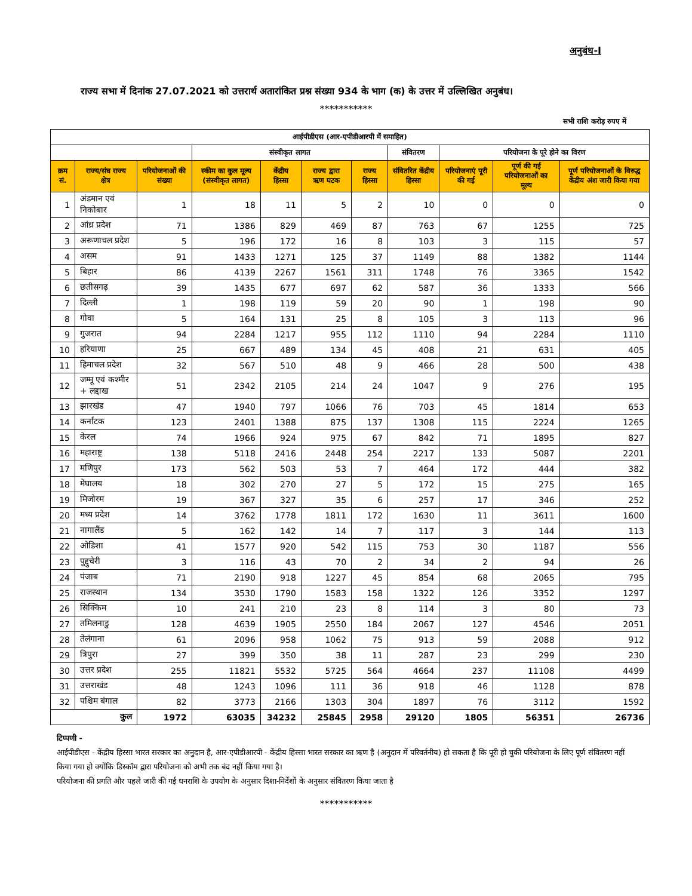अनुबंध-I
राज्य सभा में दिनांक 27.07.2021 को उत्तरार्थ अतारांकित प्रश्न संख्या 934 के भाग (क) के उत्तर में उल्लिखित अनुबंध।
***********
सभी राशि करोड़ रुपए में
| आईपीडीएस (आर-एपीडीआरपी में समाहित) | | | | | | | | | | |
| --- | --- | --- | --- | --- | --- | --- | --- | --- | --- | --- |
| | | | संस्वीकृत लागत | | | | संवितरण | परियोजना के पूरे होने का विरण | | |
| क्रम सं. | राज्य/संघ राज्य क्षेत्र | परियोजनाओं की संख्या | स्कीम का कुल मूल्य (संस्वीकृत लागत) | केंद्रीय हिस्सा | राज्य द्वारा ऋण घटक | राज्य हिस्सा | संवितरित केंद्रीय हिस्सा | परियोजनाएं पूरी की गई | पूर्ण की गई परियोजनाओं का मूल्य | पूर्ण परियोजनाओं के विरुद्ध केंद्रीय अंश जारी किया गया |
| 1 | अंडमान एवं निकोबार | 1 | 18 | 11 | 5 | 2 | 10 | 0 | 0 | 0 |
| 2 | आंध्र प्रदेश | 71 | 1386 | 829 | 469 | 87 | 763 | 67 | 1255 | 725 |
| 3 | अरूणाचल प्रदेश | 5 | 196 | 172 | 16 | 8 | 103 | 3 | 115 | 57 |
| 4 | असम | 91 | 1433 | 1271 | 125 | 37 | 1149 | 88 | 1382 | 1144 |
| 5 | बिहार | 86 | 4139 | 2267 | 1561 | 311 | 1748 | 76 | 3365 | 1542 |
| 6 | छतीसगढ़ | 39 | 1435 | 677 | 697 | 62 | 587 | 36 | 1333 | 566 |
| 7 | दिल्ली | 1 | 198 | 119 | 59 | 20 | 90 | 1 | 198 | 90 |
| 8 | गोवा | 5 | 164 | 131 | 25 | 8 | 105 | 3 | 113 | 96 |
| 9 | गुजरात | 94 | 2284 | 1217 | 955 | 112 | 1110 | 94 | 2284 | 1110 |
| 10 | हरियाणा | 25 | 667 | 489 | 134 | 45 | 408 | 21 | 631 | 405 |
| 11 | हिमाचल प्रदेश | 32 | 567 | 510 | 48 | 9 | 466 | 28 | 500 | 438 |
| 12 | जम्मू एवं कश्मीर + लद्दाख | 51 | 2342 | 2105 | 214 | 24 | 1047 | 9 | 276 | 195 |
| 13 | झारखंड | 47 | 1940 | 797 | 1066 | 76 | 703 | 45 | 1814 | 653 |
| 14 | कर्नाटक | 123 | 2401 | 1388 | 875 | 137 | 1308 | 115 | 2224 | 1265 |
| 15 | केरल | 74 | 1966 | 924 | 975 | 67 | 842 | 71 | 1895 | 827 |
| 16 | महाराष्ट्र | 138 | 5118 | 2416 | 2448 | 254 | 2217 | 133 | 5087 | 2201 |
| 17 | मणिपुर | 173 | 562 | 503 | 53 | 7 | 464 | 172 | 444 | 382 |
| 18 | मेघालय | 18 | 302 | 270 | 27 | 5 | 172 | 15 | 275 | 165 |
| 19 | मिजोरम | 19 | 367 | 327 | 35 | 6 | 257 | 17 | 346 | 252 |
| 20 | मध्य प्रदेश | 14 | 3762 | 1778 | 1811 | 172 | 1630 | 11 | 3611 | 1600 |
| 21 | नागालैंड | 5 | 162 | 142 | 14 | 7 | 117 | 3 | 144 | 113 |
| 22 | ओडिशा | 41 | 1577 | 920 | 542 | 115 | 753 | 30 | 1187 | 556 |
| 23 | पुद्दुचेरी | 3 | 116 | 43 | 70 | 2 | 34 | 2 | 94 | 26 |
| 24 | पंजाब | 71 | 2190 | 918 | 1227 | 45 | 854 | 68 | 2065 | 795 |
| 25 | राजस्थान | 134 | 3530 | 1790 | 1583 | 158 | 1322 | 126 | 3352 | 1297 |
| 26 | सिक्किम | 10 | 241 | 210 | 23 | 8 | 114 | 3 | 80 | 73 |
| 27 | तमिलनाडु | 128 | 4639 | 1905 | 2550 | 184 | 2067 | 127 | 4546 | 2051 |
| 28 | तेलंगाना | 61 | 2096 | 958 | 1062 | 75 | 913 | 59 | 2088 | 912 |
| 29 | त्रिपुरा | 27 | 399 | 350 | 38 | 11 | 287 | 23 | 299 | 230 |
| 30 | उत्तर प्रदेश | 255 | 11821 | 5532 | 5725 | 564 | 4664 | 237 | 11108 | 4499 |
| 31 | उत्तराखंड | 48 | 1243 | 1096 | 111 | 36 | 918 | 46 | 1128 | 878 |
| 32 | पश्चिम बंगाल | 82 | 3773 | 2166 | 1303 | 304 | 1897 | 76 | 3112 | 1592 |
| कुल | | 1972 | 63035 | 34232 | 25845 | 2958 | 29120 | 1805 | 56351 | 26736 |
टिप्पणी -
आईपीडीएस - केंद्रीय हिस्सा भारत सरकार का अनुदान है, आर-एपीडीआरपी - केंद्रीय हिस्सा भारत सरकार का ऋण है (अनुदान में परिवर्तनीय) हो सकता है कि पूरी हो चुकी परियोजना के लिए पूर्ण संवितरण नहीं किया गया हो क्योंकि डिस्कॉम द्वारा परियोजना को अभी तक बंद नहीं किया गया है।
परियोजना की प्रगति और पहले जारी की गई धनराशि के उपयोग के अनुसार दिशा-निर्देशों के अनुसार संवितरण किया जाता है
***********